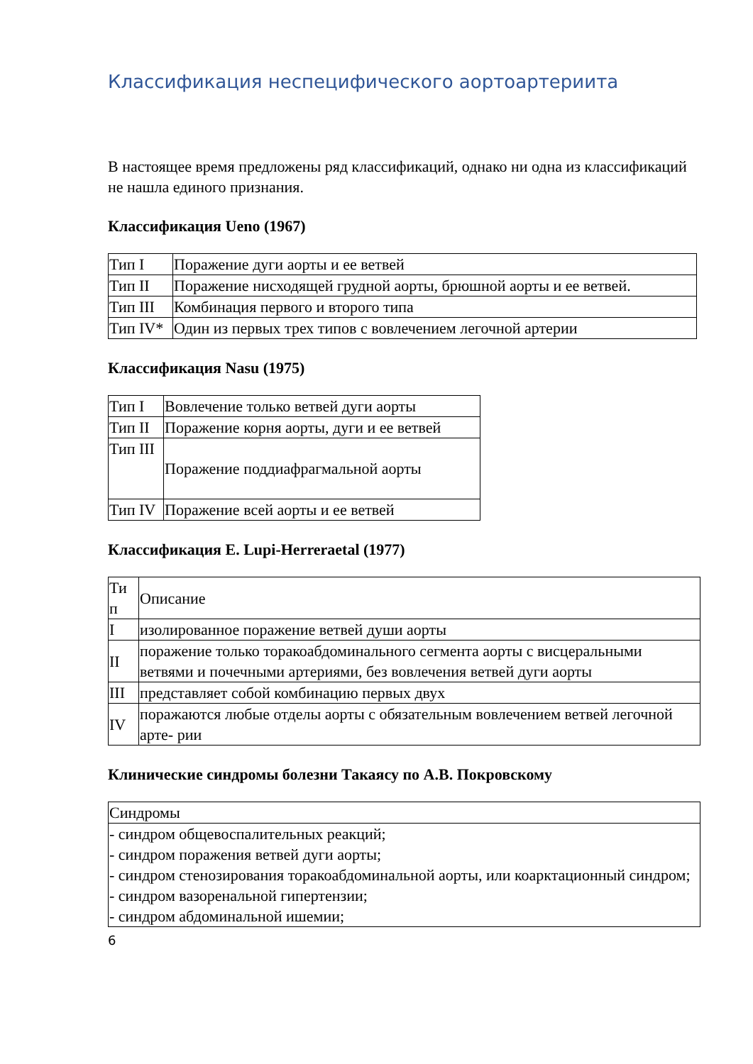Классификация неспецифического аортоартериита
В настоящее время предложены ряд классификаций, однако ни одна из классификаций не нашла единого признания.
Классификация Ueno (1967)
| Тип I | Поражение дуги аорты и ее ветвей |
| Тип II | Поражение нисходящей грудной аорты, брюшной аорты и ее ветвей. |
| Тип III | Комбинация первого и второго типа |
| Тип IV* | Один из первых трех типов с вовлечением легочной артерии |
Классификация Nasu (1975)
| Тип I | Вовлечение только ветвей дуги аорты |
| Тип II | Поражение корня аорты, дуги и ее ветвей |
| Тип III | Поражение поддиафрагмальной аорты |
| Тип IV | Поражение всей аорты и ее ветвей |
Классификация E. Lupi-Herreraetal (1977)
| Ти п | Описание |
| I | изолированное поражение ветвей души аорты |
| II | поражение только торакоабдоминального сегмента аорты с висцеральными ветвями и почечными артериями, без вовлечения ветвей дуги аорты |
| III | представляет собой комбинацию первых двух |
| IV | поражаются любые отделы аорты с обязательным вовлечением ветвей легочной арте- рии |
Клинические синдромы болезни Такаясу по А.В. Покровскому
| Синдромы |
| - синдром общевоспалительных реакций; - синдром поражения ветвей дуги аорты; - синдром стенозирования торакоабдоминальной аорты, или коарктационный синдром; - синдром вазоренальной гипертензии; - синдром абдоминальной ишемии; |
6